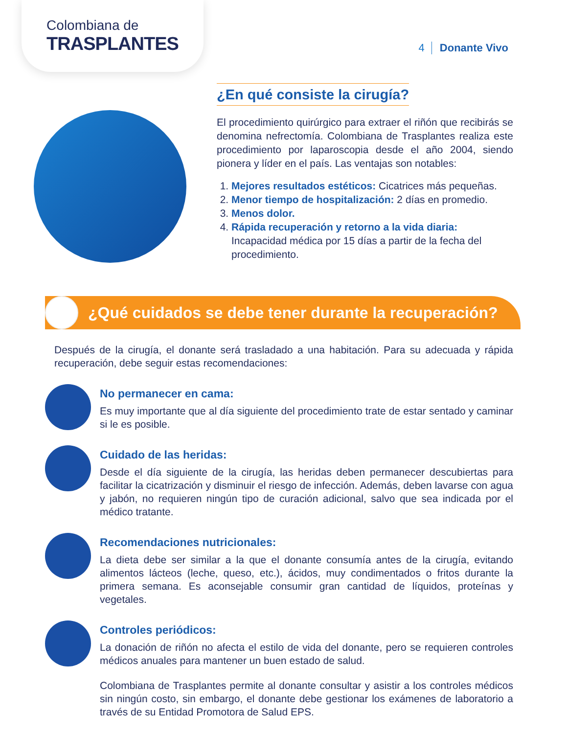Colombiana de
TRASPLANTES
4 Donante Vivo
¿En qué consiste la cirugía?
El procedimiento quirúrgico para extraer el riñón que recibirás se denomina nefrectomía. Colombiana de Trasplantes realiza este procedimiento por laparoscopia desde el año 2004, siendo pionera y líder en el país. Las ventajas son notables:
1. Mejores resultados estéticos: Cicatrices más pequeñas.
2. Menor tiempo de hospitalización: 2 días en promedio.
3. Menos dolor.
4. Rápida recuperación y retorno a la vida diaria: Incapacidad médica por 15 días a partir de la fecha del procedimiento.
¿Qué cuidados se debe tener durante la recuperación?
Después de la cirugía, el donante será trasladado a una habitación. Para su adecuada y rápida recuperación, debe seguir estas recomendaciones:
No permanecer en cama:
Es muy importante que al día siguiente del procedimiento trate de estar sentado y caminar si le es posible.
Cuidado de las heridas:
Desde el día siguiente de la cirugía, las heridas deben permanecer descubiertas para facilitar la cicatrización y disminuir el riesgo de infección. Además, deben lavarse con agua y jabón, no requieren ningún tipo de curación adicional, salvo que sea indicada por el médico tratante.
Recomendaciones nutricionales:
La dieta debe ser similar a la que el donante consumía antes de la cirugía, evitando alimentos lácteos (leche, queso, etc.), ácidos, muy condimentados o fritos durante la primera semana. Es aconsejable consumir gran cantidad de líquidos, proteínas y vegetales.
Controles periódicos:
La donación de riñón no afecta el estilo de vida del donante, pero se requieren controles médicos anuales para mantener un buen estado de salud.
Colombiana de Trasplantes permite al donante consultar y asistir a los controles médicos sin ningún costo, sin embargo, el donante debe gestionar los exámenes de laboratorio a través de su Entidad Promotora de Salud EPS.